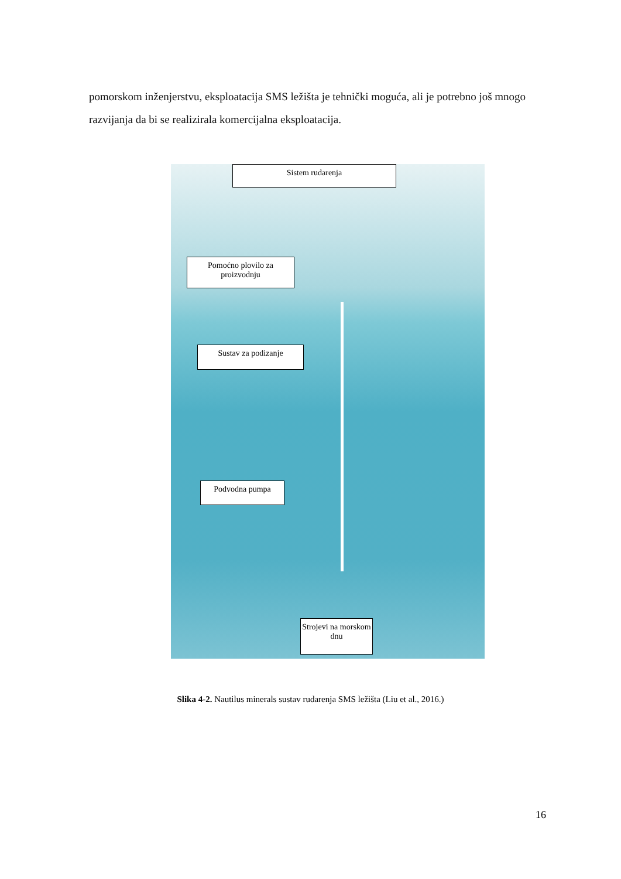pomorskom inženjerstvu, eksploatacija SMS ležišta je tehnički moguća, ali je potrebno još mnogo razvijanja da bi se realizirala komercijalna eksploatacija.
Sistem rudarenja
Pomoćno plovilo za proizvodnju
Sustav za podizanje
Podvodna pumpa
Strojevi na morskom dnu
Slika 4-2. Nautilus minerals sustav rudarenja SMS ležišta (Liu et al., 2016.)
16